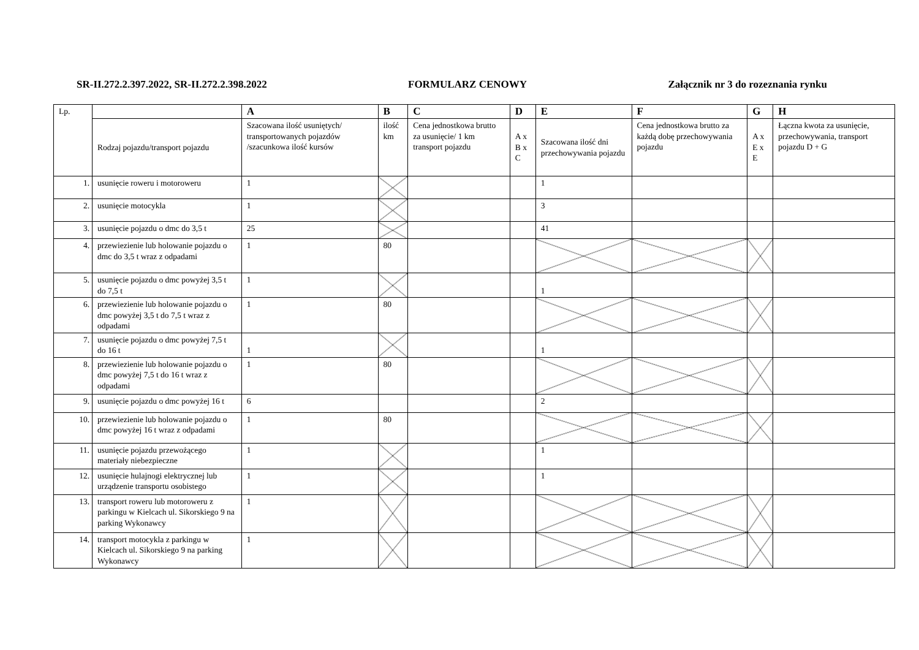SR-II.272.2.397.2022, SR-II.272.2.398.2022 FORMULARZ CENOWY Załącznik nr 3 do rozeznania rynku
| Lp. | | A | B | C | D | E | F | G | H |
| | Rodzaj pojazdu/transport pojazdu | Szacowana ilość usuniętych/ transportowanych pojazdów /szacunkowa ilość kursów | ilość km | Cena jednostkowa brutto za usunięcie/ 1 km transport pojazdu | A x B x C | Szacowana ilość dni przechowywania pojazdu | Cena jednostkowa brutto za każdą dobę przechowywania pojazdu | A x E x E | Łączna kwota za usunięcie, przechowywania, transport pojazdu D + G |
| 1. | usunięcie roweru i motoroweru | 1 | | | | 1 | | | |
| 2. | usunięcie motocykla | 1 | | | | 3 | | | |
| 3. | usunięcie pojazdu o dmc do 3,5 t | 25 | | | | 41 | | | |
| 4. | przewiezienie lub holowanie pojazdu o dmc do 3,5 t wraz z odpadami | 1 | 80 | | | | | | |
| 5. | usunięcie pojazdu o dmc powyżej 3,5 t do 7,5 t | 1 | | | | 1 | | | |
| 6. | przewiezienie lub holowanie pojazdu o dmc powyżej 3,5 t do 7,5 t wraz z odpadami | 1 | 80 | | | | | | |
| 7. | usunięcie pojazdu o dmc powyżej 7,5 t do 16 t | 1 | | | | 1 | | | |
| 8. | przewiezienie lub holowanie pojazdu o dmc powyżej 7,5 t do 16 t wraz z odpadami | 1 | 80 | | | | | | |
| 9. | usunięcie pojazdu o dmc powyżej 16 t | 6 | | | | 2 | | | |
| 10. | przewiezienie lub holowanie pojazdu o dmc powyżej 16 t wraz z odpadami | 1 | 80 | | | | | | |
| 11. | usunięcie pojazdu przewożącego materiały niebezpieczne | 1 | | | | 1 | | | |
| 12. | usunięcie hulajnogi elektrycznej lub urządzenie transportu osobistego | 1 | | | | 1 | | | |
| 13. | transport roweru lub motoroweru z parkingu w Kielcach ul. Sikorskiego 9 na parking Wykonawcy | 1 | | | | | | | |
| 14. | transport motocykla z parkingu w Kielcach ul. Sikorskiego 9 na parking Wykonawcy | 1 | | | | | | | |